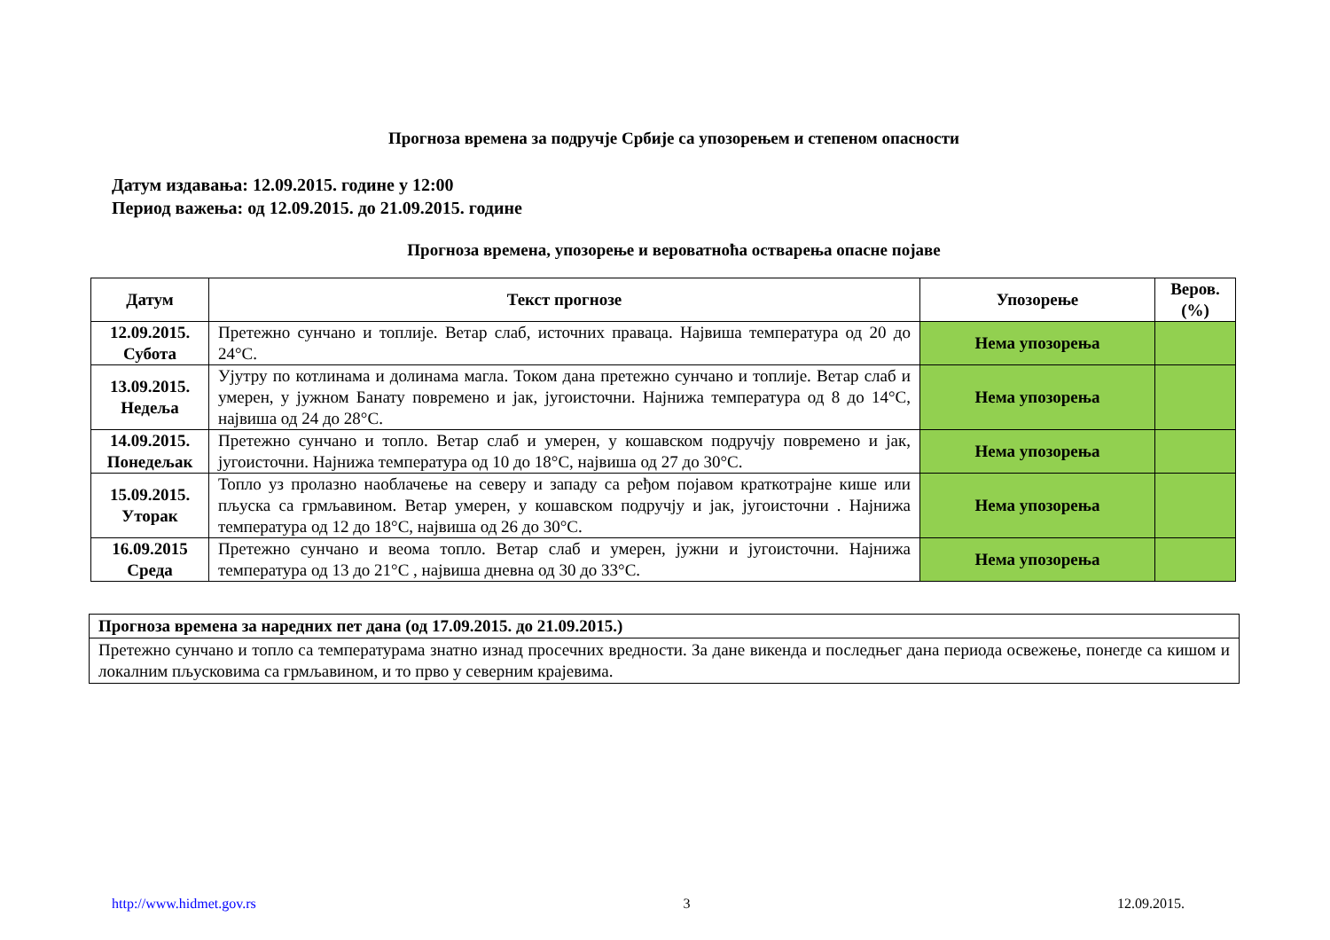Прогноза времена за подручје Србије са упозорењем и степеном опасности
Датум издавања: 12.09.2015. године у 12:00
Период важења: од 12.09.2015. до 21.09.2015. године
Прогноза времена, упозорење и вероватноћа остварења опасне појаве
| Датум | Текст прогнозе | Упозорење | Веров. (%) |
| --- | --- | --- | --- |
| 12.09.2015. Субота | Претежно сунчано и топлије. Ветар слаб, источних праваца. Највиша температура од 20 до 24°C. | Нема упозорења | |
| 13.09.2015. Недеља | Ујутру по котлинама и долинама магла. Током дана претежно сунчано и топлије. Ветар слаб и умерен, у јужном Банату повремено и јак, југоисточни. Најнижа температура од 8 до 14°C, највиша од 24 до 28°C. | Нема упозорења | |
| 14.09.2015. Понедељак | Претежно сунчано и топло. Ветар слаб и умерен, у кошавском подручју повремено и јак, југоисточни. Најнижа температура од 10 до 18°C, највиша од 27 до 30°C. | Нема упозорења | |
| 15.09.2015. Уторак | Топло уз пролазно наоблачење на северу и западу са ређом појавом краткотрајне кише или пљуска са грмљавином. Ветар умерен, у кошавском подручју и јак, југоисточни . Најнижа температура од 12 до 18°C, највиша од 26 до 30°C. | Нема упозорења | |
| 16.09.2015 Среда | Претежно сунчано и веома топло. Ветар слаб и умерен, јужни и југоисточни. Најнижа температура од 13 до 21°C , највиша дневна од 30 до 33°C. | Нема упозорења | |
| Прогноза времена за наредних пет дана (од 17.09.2015. до 21.09.2015.) |
| Претежно сунчано и топло са температурама знатно изнад просечних вредности. За дане викенда и последњег дана периода освежење, понегде са кишом и локалним пљусковима са грмљавином, и то прво у северним крајевима. |
http://www.hidmet.gov.rs 3 12.09.2015.